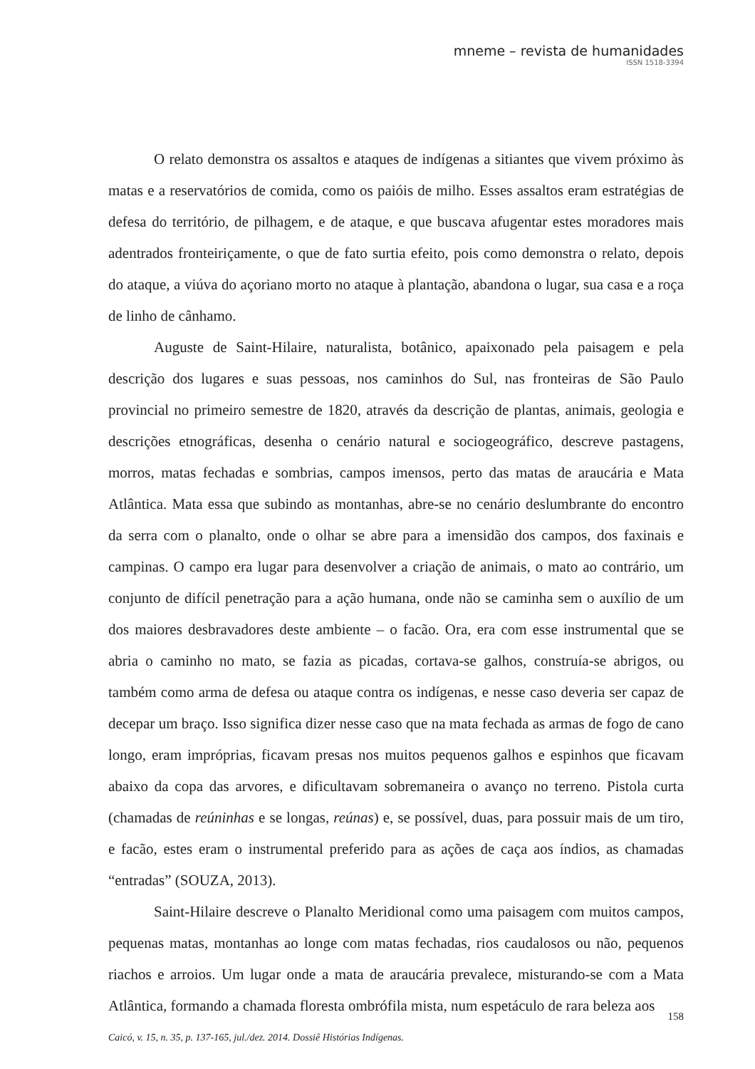mneme – revista de humanidades
ISSN 1518-3394
O relato demonstra os assaltos e ataques de indígenas a sitiantes que vivem próximo às matas e a reservatórios de comida, como os paióis de milho. Esses assaltos eram estratégias de defesa do território, de pilhagem, e de ataque, e que buscava afugentar estes moradores mais adentrados fronteiriçamente, o que de fato surtia efeito, pois como demonstra o relato, depois do ataque, a viúva do açoriano morto no ataque à plantação, abandona o lugar, sua casa e a roça de linho de cânhamo.
Auguste de Saint-Hilaire, naturalista, botânico, apaixonado pela paisagem e pela descrição dos lugares e suas pessoas, nos caminhos do Sul, nas fronteiras de São Paulo provincial no primeiro semestre de 1820, através da descrição de plantas, animais, geologia e descrições etnográficas, desenha o cenário natural e sociogeográfico, descreve pastagens, morros, matas fechadas e sombrias, campos imensos, perto das matas de araucária e Mata Atlântica. Mata essa que subindo as montanhas, abre-se no cenário deslumbrante do encontro da serra com o planalto, onde o olhar se abre para a imensidão dos campos, dos faxinais e campinas. O campo era lugar para desenvolver a criação de animais, o mato ao contrário, um conjunto de difícil penetração para a ação humana, onde não se caminha sem o auxílio de um dos maiores desbravadores deste ambiente – o facão. Ora, era com esse instrumental que se abria o caminho no mato, se fazia as picadas, cortava-se galhos, construía-se abrigos, ou também como arma de defesa ou ataque contra os indígenas, e nesse caso deveria ser capaz de decepar um braço. Isso significa dizer nesse caso que na mata fechada as armas de fogo de cano longo, eram impróprias, ficavam presas nos muitos pequenos galhos e espinhos que ficavam abaixo da copa das arvores, e dificultavam sobremaneira o avanço no terreno. Pistola curta (chamadas de reúninhas e se longas, reúnas) e, se possível, duas, para possuir mais de um tiro, e facão, estes eram o instrumental preferido para as ações de caça aos índios, as chamadas “entradas” (SOUZA, 2013).
Saint-Hilaire descreve o Planalto Meridional como uma paisagem com muitos campos, pequenas matas, montanhas ao longe com matas fechadas, rios caudalosos ou não, pequenos riachos e arroios. Um lugar onde a mata de araucária prevalece, misturando-se com a Mata Atlântica, formando a chamada floresta ombrófila mista, num espetáculo de rara beleza aos
158
Caicó, v. 15, n. 35, p. 137-165, jul./dez. 2014. Dossiê Histórias Indígenas.